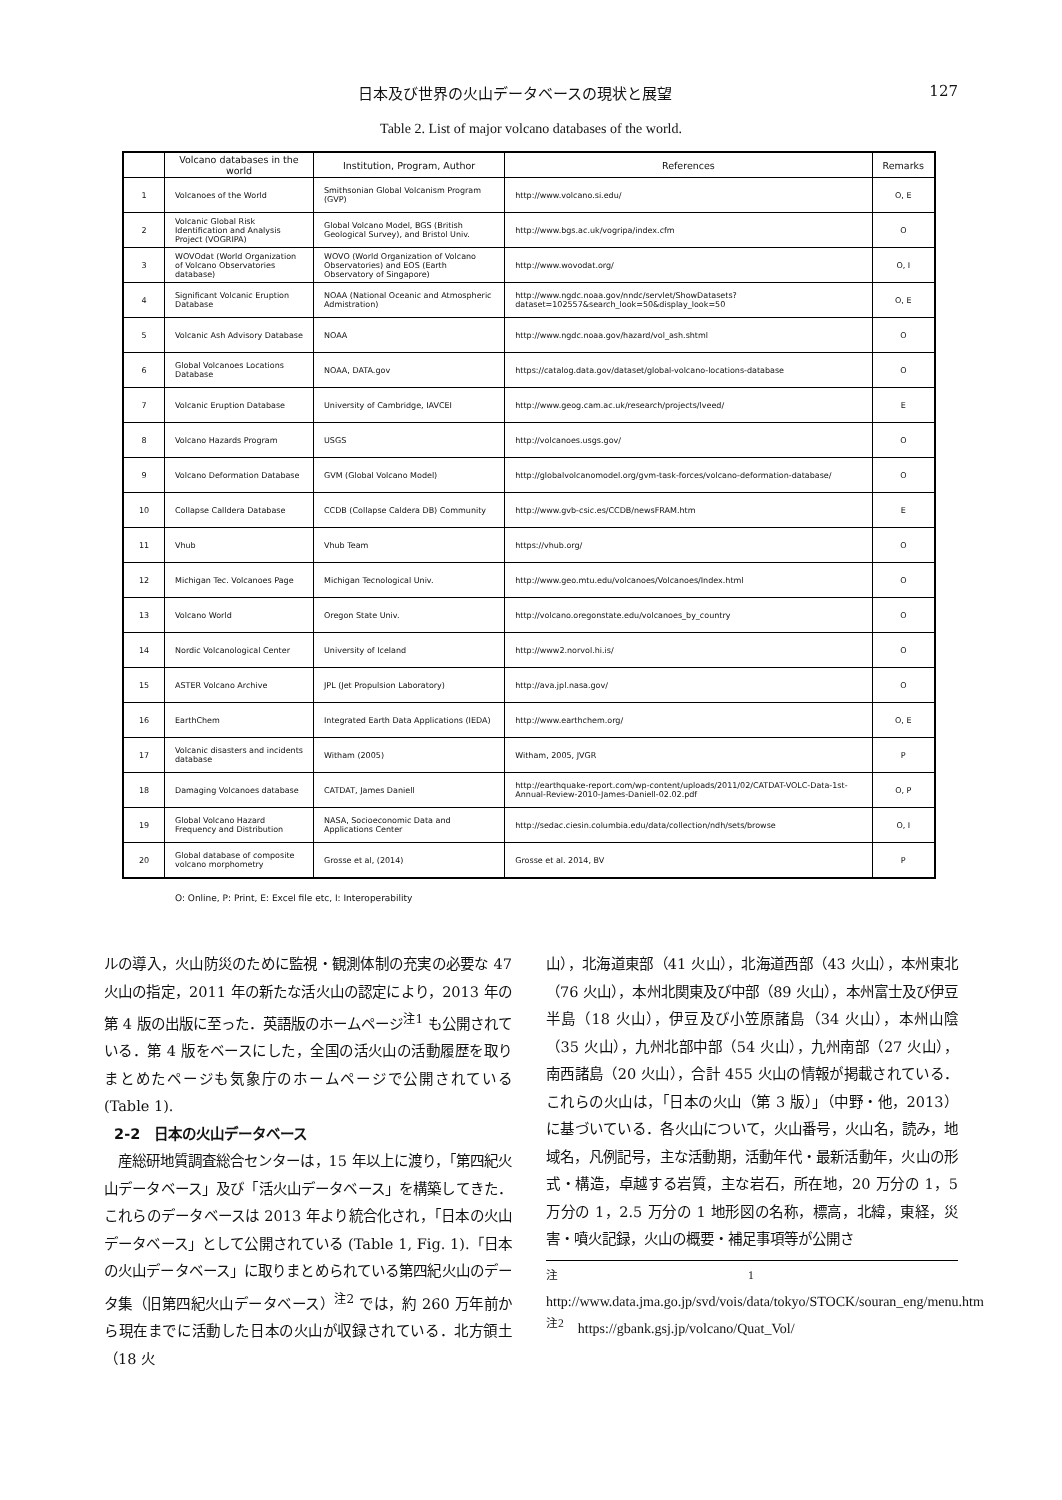日本及び世界の火山データベースの現状と展望 127
Table 2. List of major volcano databases of the world.
| | Volcano databases in the world | Institution, Program, Author | References | Remarks |
| --- | --- | --- | --- | --- |
| 1 | Volcanoes of the World | Smithsonian Global Volcanism Program (GVP) | http://www.volcano.si.edu/ | O, E |
| 2 | Volcanic Global Risk Identification and Analysis Project (VOGRIPA) | Global Volcano Model, BGS (British Geological Survey), and Bristol Univ. | http://www.bgs.ac.uk/vogripa/index.cfm | O |
| 3 | WOVOdat (World Organization of Volcano Observatories database) | WOVO (World Organization of Volcano Observatories) and EOS (Earth Observatory of Singapore) | http://www.wovodat.org/ | O, I |
| 4 | Significant Volcanic Eruption Database | NOAA (National Oceanic and Atmospheric Admistration) | http://www.ngdc.noaa.gov/nndc/servlet/ShowDatasets?dataset=102557&search_look=50&display_look=50 | O, E |
| 5 | Volcanic Ash Advisory Database | NOAA | http://www.ngdc.noaa.gov/hazard/vol_ash.shtml | O |
| 6 | Global Volcanoes Locations Database | NOAA, DATA.gov | https://catalog.data.gov/dataset/global-volcano-locations-database | O |
| 7 | Volcanic Eruption Database | University of Cambridge, IAVCEI | http://www.geog.cam.ac.uk/research/projects/lveed/ | E |
| 8 | Volcano Hazards Program | USGS | http://volcanoes.usgs.gov/ | O |
| 9 | Volcano Deformation Database | GVM (Global Volcano Model) | http://globalvolcanomodel.org/gvm-task-forces/volcano-deformation-database/ | O |
| 10 | Collapse Calldera Database | CCDB (Collapse Caldera DB) Community | http://www.gvb-csic.es/CCDB/newsFRAM.htm | E |
| 11 | Vhub | Vhub Team | https://vhub.org/ | O |
| 12 | Michigan Tec. Volcanoes Page | Michigan Tecnological Univ. | http://www.geo.mtu.edu/volcanoes/Volcanoes/Index.html | O |
| 13 | Volcano World | Oregon State Univ. | http://volcano.oregonstate.edu/volcanoes_by_country | O |
| 14 | Nordic Volcanological Center | University of Iceland | http://www2.norvol.hi.is/ | O |
| 15 | ASTER Volcano Archive | JPL (Jet Propulsion Laboratory) | http://ava.jpl.nasa.gov/ | O |
| 16 | EarthChem | Integrated Earth Data Applications (IEDA) | http://www.earthchem.org/ | O, E |
| 17 | Volcanic disasters and incidents database | Witham (2005) | Witham, 2005, JVGR | P |
| 18 | Damaging Volcanoes database | CATDAT, James Daniell | http://earthquake-report.com/wp-content/uploads/2011/02/CATDAT-VOLC-Data-1st-Annual-Review-2010-James-Daniell-02.02.pdf | O, P |
| 19 | Global Volcano Hazard Frequency and Distribution | NASA, Socioeconomic Data and Applications Center | http://sedac.ciesin.columbia.edu/data/collection/ndh/sets/browse | O, I |
| 20 | Global database of composite volcano morphometry | Grosse et al, (2014) | Grosse et al. 2014, BV | P |
O: Online, P: Print, E: Excel file etc, I: Interoperability
ルの導入，火山防災のために監視・観測体制の充実の必要な 47 火山の指定，2011 年の新たな活火山の認定により，2013 年の第 4 版の出版に至った．英語版のホームページ<sup>注1</sup> も公開されている．第 4 版をベースにした，全国の活火山の活動履歴を取りまとめたページも気象庁のホームページで公開されている (Table 1).
2-2　日本の火山データベース
　産総研地質調査総合センターは，15 年以上に渡り，「第四紀火山データベース」及び「活火山データベース」を構築してきた．これらのデータベースは 2013 年より統合化され，「日本の火山データベース」として公開されている (Table 1, Fig. 1).「日本の火山データベース」に取りまとめられている第四紀火山のデータ集（旧第四紀火山データベース）<sup>注2</sup> では，約 260 万年前から現在までに活動した日本の火山が収録されている．北方領土（18 火
山），北海道東部（41 火山），北海道西部（43 火山），本州東北（76 火山），本州北関東及び中部（89 火山），本州富士及び伊豆半島（18 火山），伊豆及び小笠原諸島（34 火山），本州山陰（35 火山），九州北部中部（54 火山），九州南部（27 火山），南西諸島（20 火山），合計 455 火山の情報が掲載されている．これらの火山は，「日本の火山（第 3 版）」（中野・他，2013）に基づいている．各火山について，火山番号，火山名，読み，地域名，凡例記号，主な活動期，活動年代・最新活動年，火山の形式・構造，卓越する岩質，主な岩石，所在地，20 万分の 1，5 万分の 1，2.5 万分の 1 地形図の名称，標高，北緯，東経，災害・噴火記録，火山の概要・補足事項等が公開さ
<sup>注1</sup>　http://www.data.jma.go.jp/svd/vois/data/tokyo/STOCK/souran_eng/menu.htm
<sup>注2</sup>　https://gbank.gsj.jp/volcano/Quat_Vol/